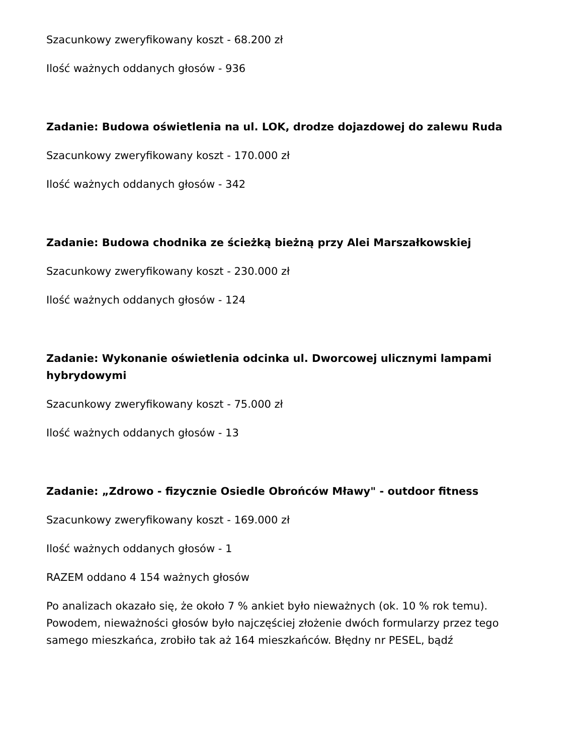Szacunkowy zweryfikowany koszt - 68.200 zł
Ilość ważnych oddanych głosów - 936
Zadanie: Budowa oświetlenia na ul. LOK, drodze dojazdowej do zalewu Ruda
Szacunkowy zweryfikowany koszt - 170.000 zł
Ilość ważnych oddanych głosów - 342
Zadanie: Budowa chodnika ze ścieżką bieżną przy Alei Marszałkowskiej
Szacunkowy zweryfikowany koszt - 230.000 zł
Ilość ważnych oddanych głosów - 124
Zadanie: Wykonanie oświetlenia odcinka ul. Dworcowej ulicznymi lampami hybrydowymi
Szacunkowy zweryfikowany koszt - 75.000 zł
Ilość ważnych oddanych głosów - 13
Zadanie: „Zdrowo - fizycznie Osiedle Obrońców Mławy" - outdoor fitness
Szacunkowy zweryfikowany koszt - 169.000 zł
Ilość ważnych oddanych głosów - 1
RAZEM oddano 4 154 ważnych głosów
Po analizach okazało się, że około 7 % ankiet było nieważnych (ok. 10 % rok temu). Powodem, nieważności głosów było najczęściej złożenie dwóch formularzy przez tego samego mieszkańca, zrobiło tak aż 164 mieszkańców. Błędny nr PESEL, bądź